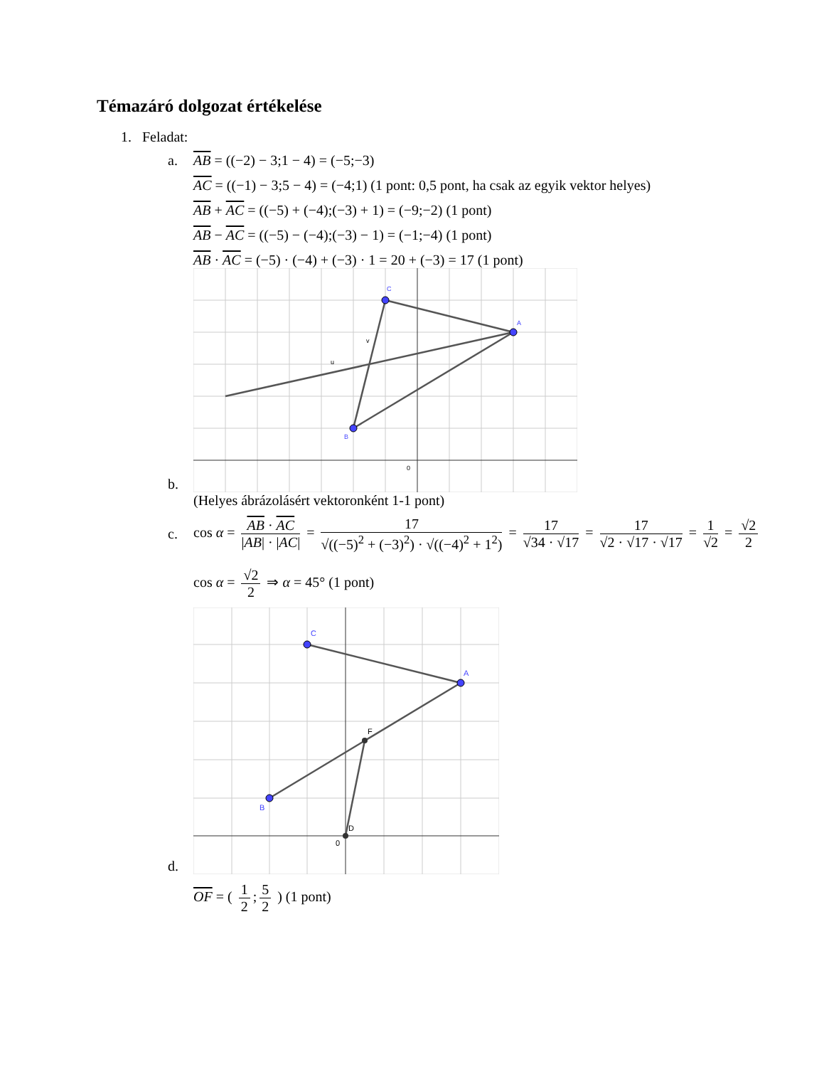Témazáró dolgozat értékelése
1. Feladat:
a. AB = ((−2) − 3;1 − 4) = (−5;−3)
AC = ((−1) − 3;5 − 4) = (−4;1) (1 pont: 0,5 pont, ha csak az egyik vektor helyes)
AB + AC = ((−5) + (−4);(−3) + 1) = (−9;−2) (1 pont)
AB − AC = ((−5) − (−4);(−3) − 1) = (−1;−4) (1 pont)
AB · AC = (−5) · (−4) + (−3) · 1 = 20 + (−3) = 17 (1 pont)
b.
A
C
B
v
u
0
(Helyes ábrázolásért vektoronként 1-1 pont)
c.
cos α = AB · AC |AB| · |AC| = 17 √((−5)<sup>2</sup> + (−3)<sup>2</sup>) · √((−4)<sup>2</sup> + 1<sup>2</sup>) = 17 √34 · √17 = 17 √2 · √17 · √17 = 1 √2 = √2 2
cos α = √2 2 ⇒ α = 45° (1 pont)
d.
A
C
B
F
D
0
OF = ( 1 2; 5 2 ) (1 pont)